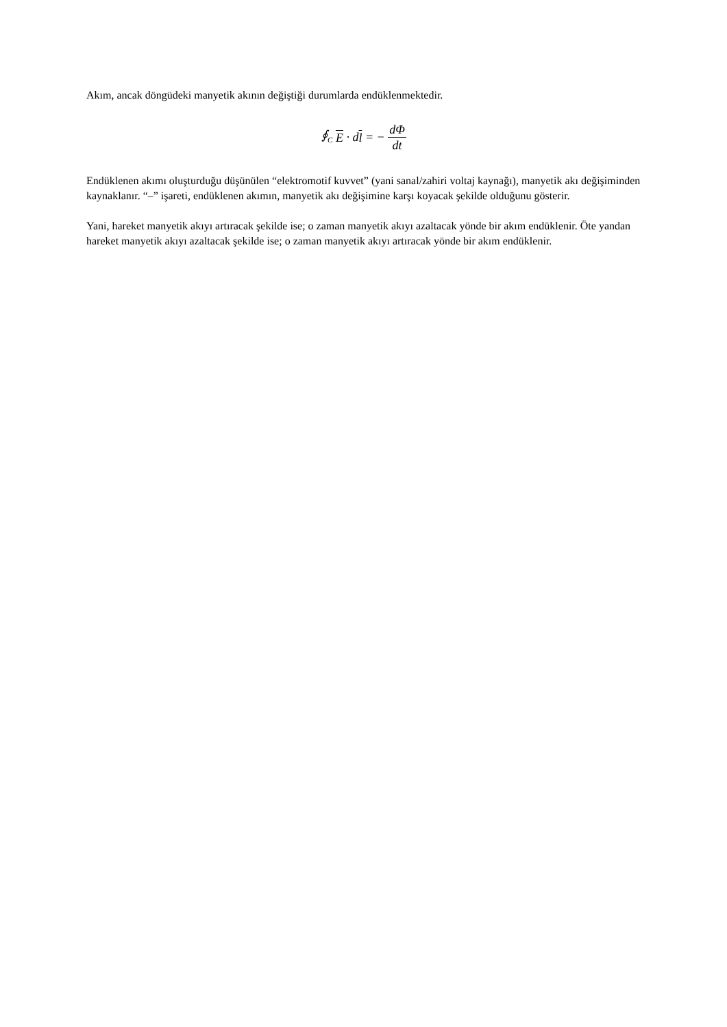Akım, ancak döngüdeki manyetik akının değiştiği durumlarda endüklenmektedir.
∮<sub>C</sub> E · dl = − dΦ dt
Endüklenen akımı oluşturduğu düşünülen “elektromotif kuvvet” (yani sanal/zahiri voltaj kaynağı), manyetik akı değişiminden kaynaklanır. “–” işareti, endüklenen akımın, manyetik akı değişimine karşı koyacak şekilde olduğunu gösterir.
Yani, hareket manyetik akıyı artıracak şekilde ise; o zaman manyetik akıyı azaltacak yönde bir akım endüklenir. Öte yandan hareket manyetik akıyı azaltacak şekilde ise; o zaman manyetik akıyı artıracak yönde bir akım endüklenir.